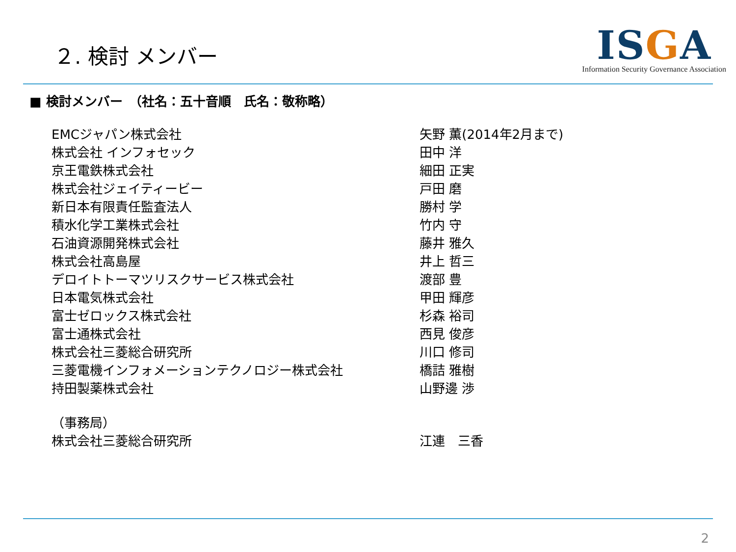２. 検討 メンバー
ISGA
Information Security Governance Association
■ 検討メンバー　（社名：五十音順　氏名：敬称略）
| EMCジャパン株式会社 | 矢野 薫(2014年2月まで) |
| 株式会社 インフォセック | 田中 洋 |
| 京王電鉄株式会社 | 細田 正実 |
| 株式会社ジェイティービー | 戸田 磨 |
| 新日本有限責任監査法人 | 勝村 学 |
| 積水化学工業株式会社 | 竹内 守 |
| 石油資源開発株式会社 | 藤井 雅久 |
| 株式会社高島屋 | 井上 哲三 |
| デロイトトーマツリスクサービス株式会社 | 渡部 豊 |
| 日本電気株式会社 | 甲田 輝彦 |
| 富士ゼロックス株式会社 | 杉森 裕司 |
| 富士通株式会社 | 西見 俊彦 |
| 株式会社三菱総合研究所 | 川口 修司 |
| 三菱電機インフォメーションテクノロジー株式会社 | 橋詰 雅樹 |
| 持田製薬株式会社 | 山野邊 渉 |
| （事務局） | |
| 株式会社三菱総合研究所 | 江連 三香 |
2